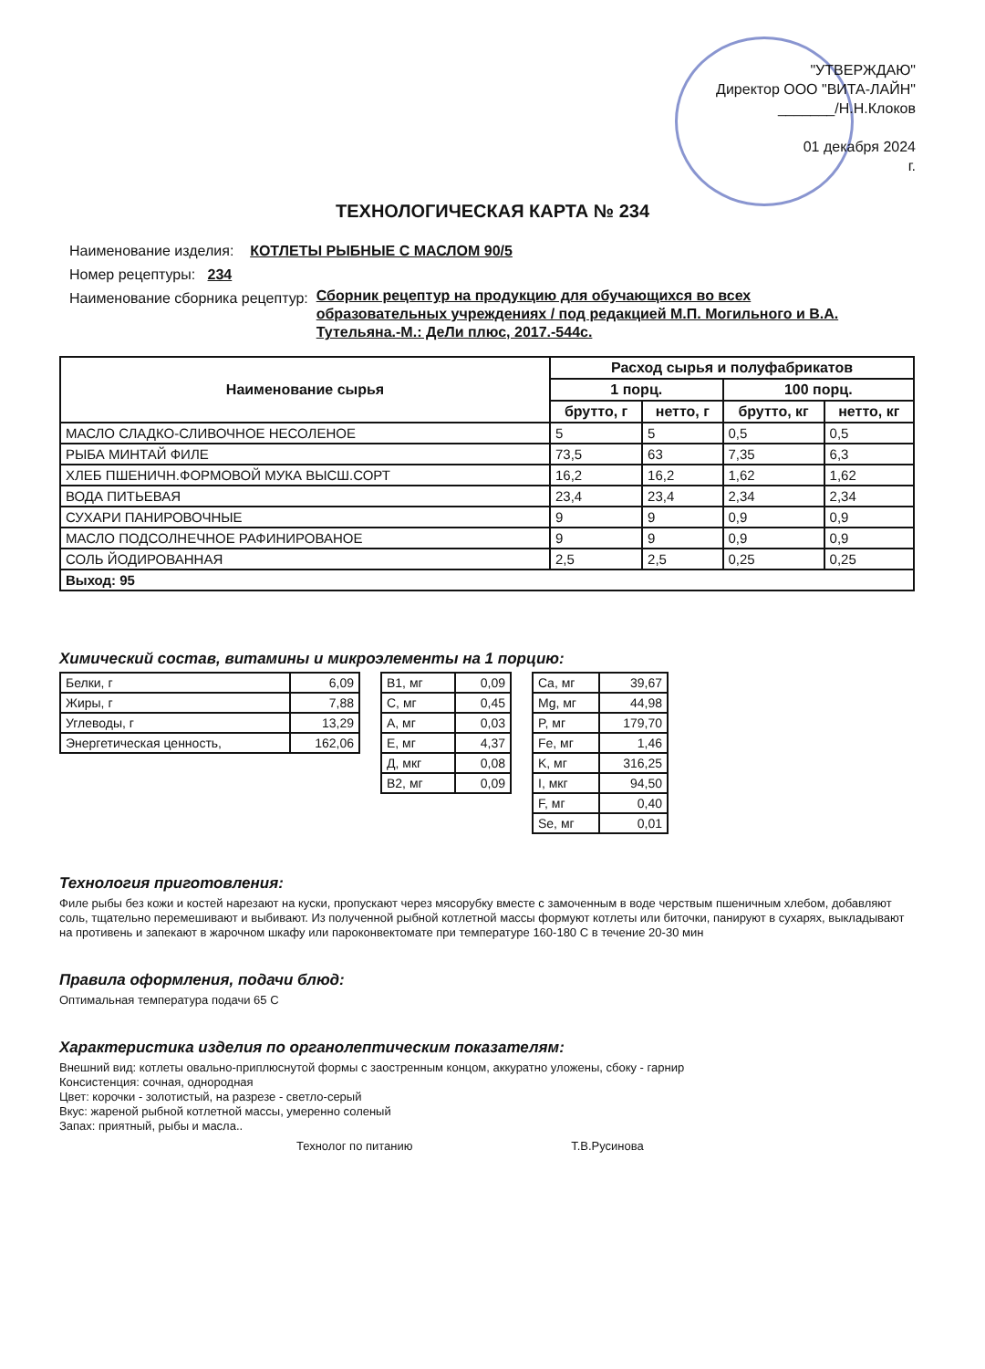"УТВЕРЖДАЮ"
Директор ООО "ВИТА-ЛАЙН"
_______/Н.Н.Клоков
01 декабря 2024
г.
ТЕХНОЛОГИЧЕСКАЯ КАРТА № 234
Наименование изделия: КОТЛЕТЫ РЫБНЫЕ С МАСЛОМ 90/5
Номер рецептуры: 234
Наименование сборника рецептур: Сборник рецептур на продукцию для обучающихся во всех образовательных учреждениях / под редакцией М.П. Могильного и В.А. Тутельяна.-М.: ДеЛи плюс, 2017.-544с.
| Наименование сырья | Расход сырья и полуфабрикатов | | | |
| --- | --- | --- | --- | --- |
| | 1 порц. | | 100 порц. | |
| | брутто, г | нетто, г | брутто, кг | нетто, кг |
| МАСЛО СЛАДКО-СЛИВОЧНОЕ НЕСОЛЕНОЕ | 5 | 5 | 0,5 | 0,5 |
| РЫБА МИНТАЙ ФИЛЕ | 73,5 | 63 | 7,35 | 6,3 |
| ХЛЕБ ПШЕНИЧН.ФОРМОВОЙ МУКА ВЫСШ.СОРТ | 16,2 | 16,2 | 1,62 | 1,62 |
| ВОДА ПИТЬЕВАЯ | 23,4 | 23,4 | 2,34 | 2,34 |
| СУХАРИ ПАНИРОВОЧНЫЕ | 9 | 9 | 0,9 | 0,9 |
| МАСЛО ПОДСОЛНЕЧНОЕ РАФИНИРОВАНОЕ | 9 | 9 | 0,9 | 0,9 |
| СОЛЬ ЙОДИРОВАННАЯ | 2,5 | 2,5 | 0,25 | 0,25 |
| Выход: 95 | | | | |
Химический состав, витамины и микроэлементы на 1 порцию:
| Белки, г | 6,09 |
| Жиры, г | 7,88 |
| Углеводы, г | 13,29 |
| Энергетическая ценность, | 162,06 |
| В1, мг | 0,09 |
| С, мг | 0,45 |
| А, мг | 0,03 |
| Е, мг | 4,37 |
| Д, мкг | 0,08 |
| В2, мг | 0,09 |
| Ca, мг | 39,67 |
| Mg, мг | 44,98 |
| P, мг | 179,70 |
| Fe, мг | 1,46 |
| K, мг | 316,25 |
| I, мкг | 94,50 |
| F, мг | 0,40 |
| Se, мг | 0,01 |
Технология приготовления:
Филе рыбы без кожи и костей нарезают на куски, пропускают через мясорубку вместе с замоченным в воде черствым пшеничным хлебом, добавляют соль, тщательно перемешивают и выбивают. Из полученной рыбной котлетной массы формуют котлеты или биточки, панируют в сухарях, выкладывают на противень и запекают в жарочном шкафу или пароконвектомате при температуре 160-180 С в течение 20-30 мин
Правила оформления, подачи блюд:
Оптимальная температура подачи 65 С
Характеристика изделия по органолептическим показателям:
Внешний вид: котлеты овально-приплюснутой формы с заостренным концом, аккуратно уложены, сбоку - гарнир
Консистенция: сочная, однородная
Цвет: корочки - золотистый, на разрезе - светло-серый
Вкус: жареной рыбной котлетной массы, умеренно соленый
Запах: приятный, рыбы и масла..
Технолог по питанию Т.В.Русинова